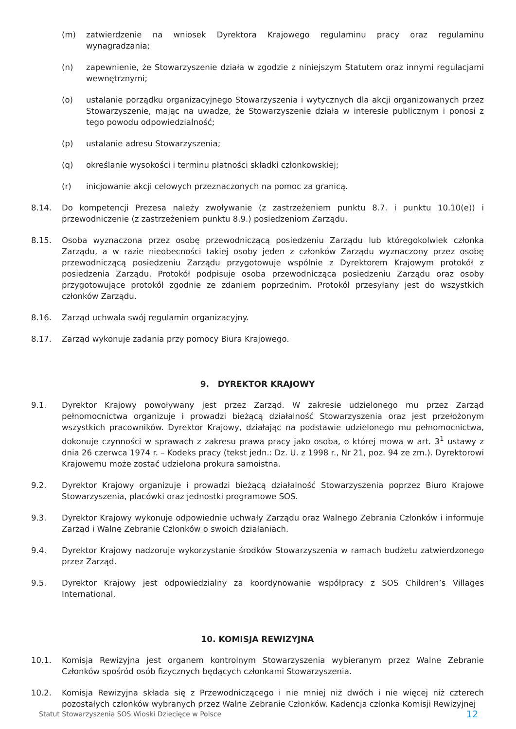(m) zatwierdzenie na wniosek Dyrektora Krajowego regulaminu pracy oraz regulaminu wynagradzania;
(n) zapewnienie, że Stowarzyszenie działa w zgodzie z niniejszym Statutem oraz innymi regulacjami wewnętrznymi;
(o) ustalanie porządku organizacyjnego Stowarzyszenia i wytycznych dla akcji organizowanych przez Stowarzyszenie, mając na uwadze, że Stowarzyszenie działa w interesie publicznym i ponosi z tego powodu odpowiedzialność;
(p) ustalanie adresu Stowarzyszenia;
(q) określanie wysokości i terminu płatności składki członkowskiej;
(r) inicjowanie akcji celowych przeznaczonych na pomoc za granicą.
8.14. Do kompetencji Prezesa należy zwoływanie (z zastrzeżeniem punktu 8.7. i punktu 10.10(e)) i przewodniczenie (z zastrzeżeniem punktu 8.9.) posiedzeniom Zarządu.
8.15. Osoba wyznaczona przez osobę przewodniczącą posiedzeniu Zarządu lub któregokolwiek członka Zarządu, a w razie nieobecności takiej osoby jeden z członków Zarządu wyznaczony przez osobę przewodniczącą posiedzeniu Zarządu przygotowuje wspólnie z Dyrektorem Krajowym protokół z posiedzenia Zarządu. Protokół podpisuje osoba przewodnicząca posiedzeniu Zarządu oraz osoby przygotowujące protokół zgodnie ze zdaniem poprzednim. Protokół przesyłany jest do wszystkich członków Zarządu.
8.16. Zarząd uchwala swój regulamin organizacyjny.
8.17. Zarząd wykonuje zadania przy pomocy Biura Krajowego.
9. DYREKTOR KRAJOWY
9.1. Dyrektor Krajowy powoływany jest przez Zarząd. W zakresie udzielonego mu przez Zarząd pełnomocnictwa organizuje i prowadzi bieżącą działalność Stowarzyszenia oraz jest przełożonym wszystkich pracowników. Dyrektor Krajowy, działając na podstawie udzielonego mu pełnomocnictwa, dokonuje czynności w sprawach z zakresu prawa pracy jako osoba, o której mowa w art. 3<sup>1</sup> ustawy z dnia 26 czerwca 1974 r. – Kodeks pracy (tekst jedn.: Dz. U. z 1998 r., Nr 21, poz. 94 ze zm.). Dyrektorowi Krajowemu może zostać udzielona prokura samoistna.
9.2. Dyrektor Krajowy organizuje i prowadzi bieżącą działalność Stowarzyszenia poprzez Biuro Krajowe Stowarzyszenia, placówki oraz jednostki programowe SOS.
9.3. Dyrektor Krajowy wykonuje odpowiednie uchwały Zarządu oraz Walnego Zebrania Członków i informuje Zarząd i Walne Zebranie Członków o swoich działaniach.
9.4. Dyrektor Krajowy nadzoruje wykorzystanie środków Stowarzyszenia w ramach budżetu zatwierdzonego przez Zarząd.
9.5. Dyrektor Krajowy jest odpowiedzialny za koordynowanie współpracy z SOS Children’s Villages International.
10. KOMISJA REWIZYJNA
10.1. Komisja Rewizyjna jest organem kontrolnym Stowarzyszenia wybieranym przez Walne Zebranie Członków spośród osób fizycznych będących członkami Stowarzyszenia.
10.2. Komisja Rewizyjna składa się z Przewodniczącego i nie mniej niż dwóch i nie więcej niż czterech pozostałych członków wybranych przez Walne Zebranie Członków. Kadencja członka Komisji Rewizyjnej
Statut Stowarzyszenia SOS Wioski Dziecięce w Polsce 12